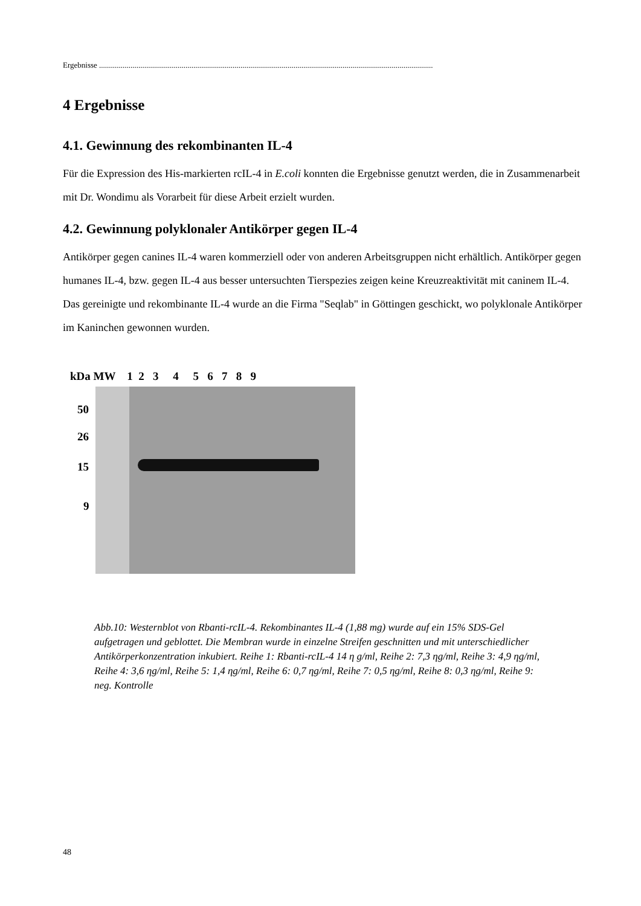Ergebnisse ..........................................................................................................................................................................
4 Ergebnisse
4.1. Gewinnung des rekombinanten IL-4
Für die Expression des His-markierten rcIL-4 in E.coli konnten die Ergebnisse genutzt werden, die in Zusammenarbeit mit Dr. Wondimu als Vorarbeit für diese Arbeit erzielt wurden.
4.2. Gewinnung polyklonaler Antikörper gegen IL-4
Antikörper gegen canines IL-4 waren kommerziell oder von anderen Arbeitsgruppen nicht erhältlich. Antikörper gegen humanes IL-4, bzw. gegen IL-4 aus besser untersuchten Tierspezies zeigen keine Kreuzreaktivität mit caninem IL-4. Das gereinigte und rekombinante IL-4 wurde an die Firma "Seqlab" in Göttingen geschickt, wo polyklonale Antikörper im Kaninchen gewonnen wurden.
kDa MW 1 2 3 4 5 6 7 8 9
50
26
15
9
Abb.10: Westernblot von Rbanti-rcIL-4. Rekombinantes IL-4 (1,88 mg) wurde auf ein 15% SDS-Gel aufgetragen und geblottet. Die Membran wurde in einzelne Streifen geschnitten und mit unterschiedlicher Antikörperkonzentration inkubiert. Reihe 1: Rbanti-rcIL-4 14 η g/ml, Reihe 2: 7,3 ηg/ml, Reihe 3: 4,9 ηg/ml, Reihe 4: 3,6 ηg/ml, Reihe 5: 1,4 ηg/ml, Reihe 6: 0,7 ηg/ml, Reihe 7: 0,5 ηg/ml, Reihe 8: 0,3 ηg/ml, Reihe 9: neg. Kontrolle
48